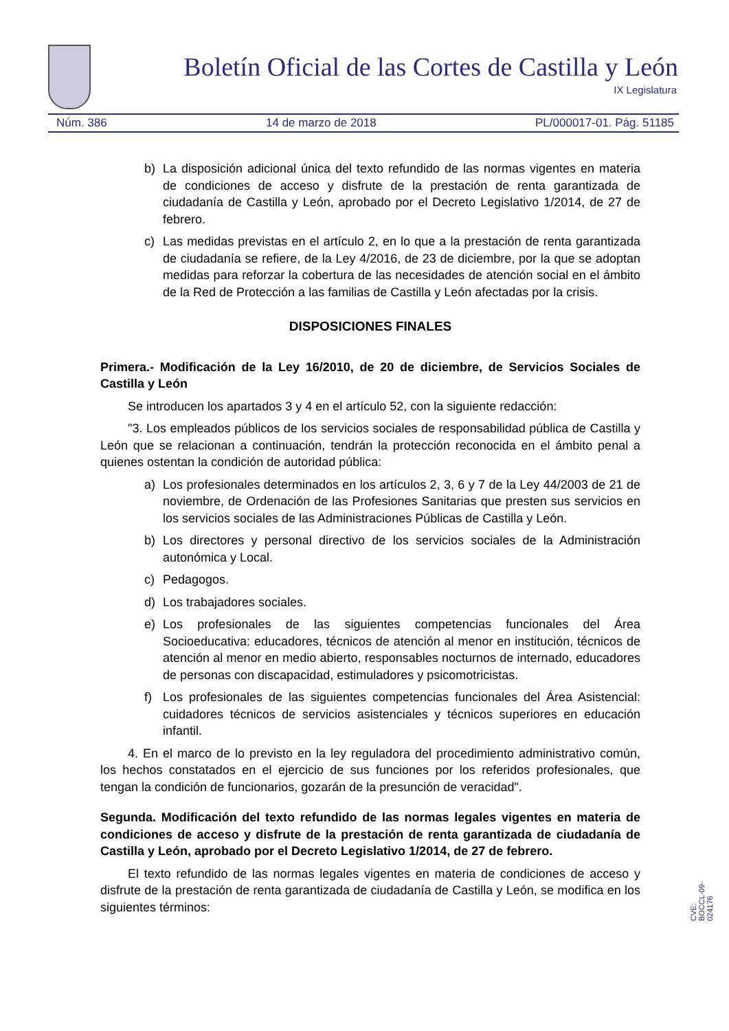Boletín Oficial de las Cortes de Castilla y León
IX Legislatura
Núm. 386 14 de marzo de 2018 PL/000017-01. Pág. 51185
b) La disposición adicional única del texto refundido de las normas vigentes en materia de condiciones de acceso y disfrute de la prestación de renta garantizada de ciudadanía de Castilla y León, aprobado por el Decreto Legislativo 1/2014, de 27 de febrero.
c) Las medidas previstas en el artículo 2, en lo que a la prestación de renta garantizada de ciudadanía se refiere, de la Ley 4/2016, de 23 de diciembre, por la que se adoptan medidas para reforzar la cobertura de las necesidades de atención social en el ámbito de la Red de Protección a las familias de Castilla y León afectadas por la crisis.
DISPOSICIONES FINALES
Primera.- Modificación de la Ley 16/2010, de 20 de diciembre, de Servicios Sociales de Castilla y León
Se introducen los apartados 3 y 4 en el artículo 52, con la siguiente redacción:
"3. Los empleados públicos de los servicios sociales de responsabilidad pública de Castilla y León que se relacionan a continuación, tendrán la protección reconocida en el ámbito penal a quienes ostentan la condición de autoridad pública:
a) Los profesionales determinados en los artículos 2, 3, 6 y 7 de la Ley 44/2003 de 21 de noviembre, de Ordenación de las Profesiones Sanitarias que presten sus servicios en los servicios sociales de las Administraciones Públicas de Castilla y León.
b) Los directores y personal directivo de los servicios sociales de la Administración autonómica y Local.
c) Pedagogos.
d) Los trabajadores sociales.
e) Los profesionales de las siguientes competencias funcionales del Área Socioeducativa: educadores, técnicos de atención al menor en institución, técnicos de atención al menor en medio abierto, responsables nocturnos de internado, educadores de personas con discapacidad, estimuladores y psicomotricistas.
f) Los profesionales de las siguientes competencias funcionales del Área Asistencial: cuidadores técnicos de servicios asistenciales y técnicos superiores en educación infantil.
4. En el marco de lo previsto en la ley reguladora del procedimiento administrativo común, los hechos constatados en el ejercicio de sus funciones por los referidos profesionales, que tengan la condición de funcionarios, gozarán de la presunción de veracidad".
Segunda. Modificación del texto refundido de las normas legales vigentes en materia de condiciones de acceso y disfrute de la prestación de renta garantizada de ciudadanía de Castilla y León, aprobado por el Decreto Legislativo 1/2014, de 27 de febrero.
El texto refundido de las normas legales vigentes en materia de condiciones de acceso y disfrute de la prestación de renta garantizada de ciudadanía de Castilla y León, se modifica en los siguientes términos:
CVE: BOCCL-09-024176